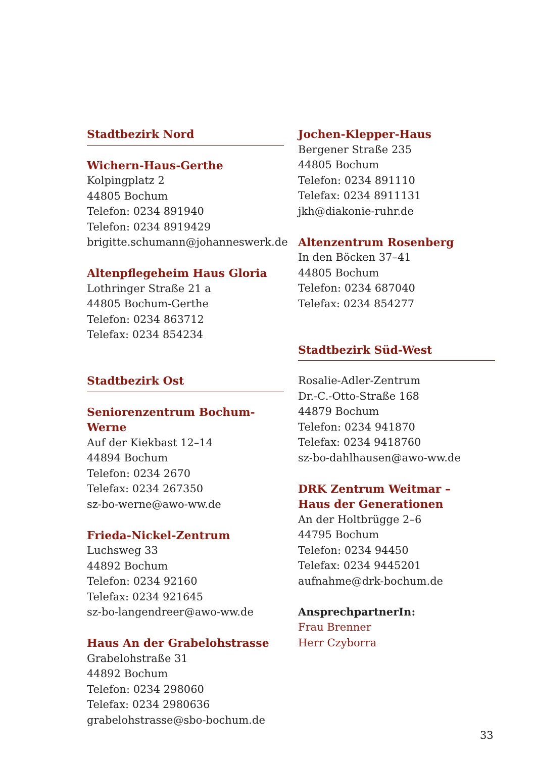Stadtbezirk Nord
Wichern-Haus-Gerthe
Kolpingplatz 2
44805 Bochum
Telefon: 0234 891940
Telefon: 0234 8919429
brigitte.schumann@johanneswerk.de
Altenpflegeheim Haus Gloria
Lothringer Straße 21 a
44805 Bochum-Gerthe
Telefon: 0234 863712
Telefax: 0234 854234
Stadtbezirk Ost
Seniorenzentrum Bochum-Werne
Auf der Kiekbast 12–14
44894 Bochum
Telefon: 0234 2670
Telefax: 0234 267350
sz-bo-werne@awo-ww.de
Frieda-Nickel-Zentrum
Luchsweg 33
44892 Bochum
Telefon: 0234 92160
Telefax: 0234 921645
sz-bo-langendreer@awo-ww.de
Haus An der Grabelohstrasse
Grabelohstraße 31
44892 Bochum
Telefon: 0234 298060
Telefax: 0234 2980636
grabelohstrasse@sbo-bochum.de
Jochen-Klepper-Haus
Bergener Straße 235
44805 Bochum
Telefon: 0234 891110
Telefax: 0234 8911131
jkh@diakonie-ruhr.de
Altenzentrum Rosenberg
In den Böcken 37–41
44805 Bochum
Telefon: 0234 687040
Telefax: 0234 854277
Stadtbezirk Süd-West
Rosalie-Adler-Zentrum
Dr.-C.-Otto-Straße 168
44879 Bochum
Telefon: 0234 941870
Telefax: 0234 9418760
sz-bo-dahlhausen@awo-ww.de
DRK Zentrum Weitmar –
Haus der Generationen
An der Holtbrügge 2–6
44795 Bochum
Telefon: 0234 94450
Telefax: 0234 9445201
aufnahme@drk-bochum.de
AnsprechpartnerIn:
Frau Brenner
Herr Czyborra
33